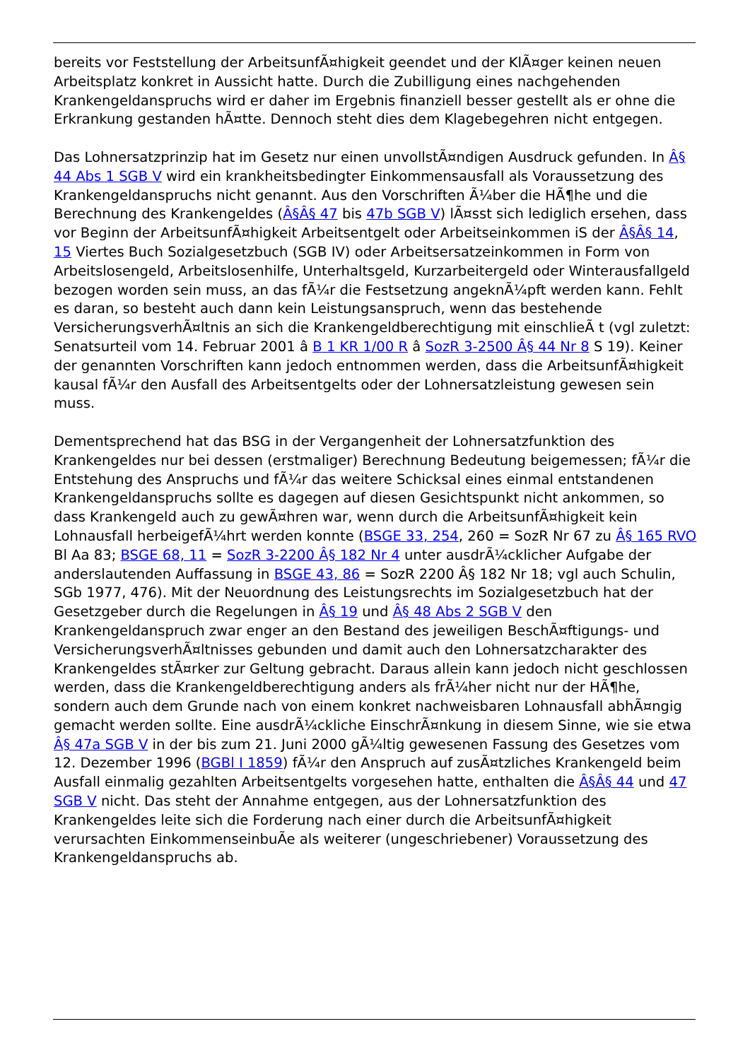bereits vor Feststellung der ArbeitsunfÃ¤higkeit geendet und der KlÃ¤ger keinen neuen Arbeitsplatz konkret in Aussicht hatte. Durch die Zubilligung eines nachgehenden Krankengeldanspruchs wird er daher im Ergebnis finanziell besser gestellt als er ohne die Erkrankung gestanden hÃ¤tte. Dennoch steht dies dem Klagebegehren nicht entgegen.
Das Lohnersatzprinzip hat im Gesetz nur einen unvollstÃ¤ndigen Ausdruck gefunden. In Â§ 44 Abs 1 SGB V wird ein krankheitsbedingter Einkommensausfall als Voraussetzung des Krankengeldanspruchs nicht genannt. Aus den Vorschriften Ã¼ber die HÃ¶he und die Berechnung des Krankengeldes (Â§Â§ 47 bis 47b SGB V) lÃ¤sst sich lediglich ersehen, dass vor Beginn der ArbeitsunfÃ¤higkeit Arbeitsentgelt oder Arbeitseinkommen iS der Â§Â§ 14, 15 Viertes Buch Sozialgesetzbuch (SGB IV) oder Arbeitsersatzeinkommen in Form von Arbeitslosengeld, Arbeitslosenhilfe, Unterhaltsgeld, Kurzarbeitergeld oder Winterausfallgeld bezogen worden sein muss, an das fÃ¼r die Festsetzung angeknÃ¼pft werden kann. Fehlt es daran, so besteht auch dann kein Leistungsanspruch, wenn das bestehende VersicherungsverhÃ¤ltnis an sich die Krankengeldberechtigung mit einschlieÃ t (vgl zuletzt: Senatsurteil vom 14. Februar 2001 â B 1 KR 1/00 R â SozR 3-2500 Â§ 44 Nr 8 S 19). Keiner der genannten Vorschriften kann jedoch entnommen werden, dass die ArbeitsunfÃ¤higkeit kausal fÃ¼r den Ausfall des Arbeitsentgelts oder der Lohnersatzleistung gewesen sein muss.
Dementsprechend hat das BSG in der Vergangenheit der Lohnersatzfunktion des Krankengeldes nur bei dessen (erstmaliger) Berechnung Bedeutung beigemessen; fÃ¼r die Entstehung des Anspruchs und fÃ¼r das weitere Schicksal eines einmal entstandenen Krankengeldanspruchs sollte es dagegen auf diesen Gesichtspunkt nicht ankommen, so dass Krankengeld auch zu gewÃ¤hren war, wenn durch die ArbeitsunfÃ¤higkeit kein Lohnausfall herbeigefÃ¼hrt werden konnte (BSGE 33, 254, 260 = SozR Nr 67 zu Â§ 165 RVO Bl Aa 83; BSGE 68, 11 = SozR 3-2200 Â§ 182 Nr 4 unter ausdrÃ¼cklicher Aufgabe der anderslautenden Auffassung in BSGE 43, 86 = SozR 2200 Â§ 182 Nr 18; vgl auch Schulin, SGb 1977, 476). Mit der Neuordnung des Leistungsrechts im Sozialgesetzbuch hat der Gesetzgeber durch die Regelungen in Â§ 19 und Â§ 48 Abs 2 SGB V den Krankengeldanspruch zwar enger an den Bestand des jeweiligen BeschÃ¤ftigungs- und VersicherungsverhÃ¤ltnisses gebunden und damit auch den Lohnersatzcharakter des Krankengeldes stÃ¤rker zur Geltung gebracht. Daraus allein kann jedoch nicht geschlossen werden, dass die Krankengeldberechtigung anders als frÃ¼her nicht nur der HÃ¶he, sondern auch dem Grunde nach von einem konkret nachweisbaren Lohnausfall abhÃ¤ngig gemacht werden sollte. Eine ausdrÃ¼ckliche EinschrÃ¤nkung in diesem Sinne, wie sie etwa Â§ 47a SGB V in der bis zum 21. Juni 2000 gÃ¼ltig gewesenen Fassung des Gesetzes vom 12. Dezember 1996 (BGBl I 1859) fÃ¼r den Anspruch auf zusÃ¤tzliches Krankengeld beim Ausfall einmalig gezahlten Arbeitsentgelts vorgesehen hatte, enthalten die Â§Â§ 44 und 47 SGB V nicht. Das steht der Annahme entgegen, aus der Lohnersatzfunktion des Krankengeldes leite sich die Forderung nach einer durch die ArbeitsunfÃ¤higkeit verursachten EinkommenseinbuÃe als weiterer (ungeschriebener) Voraussetzung des Krankengeldanspruchs ab.